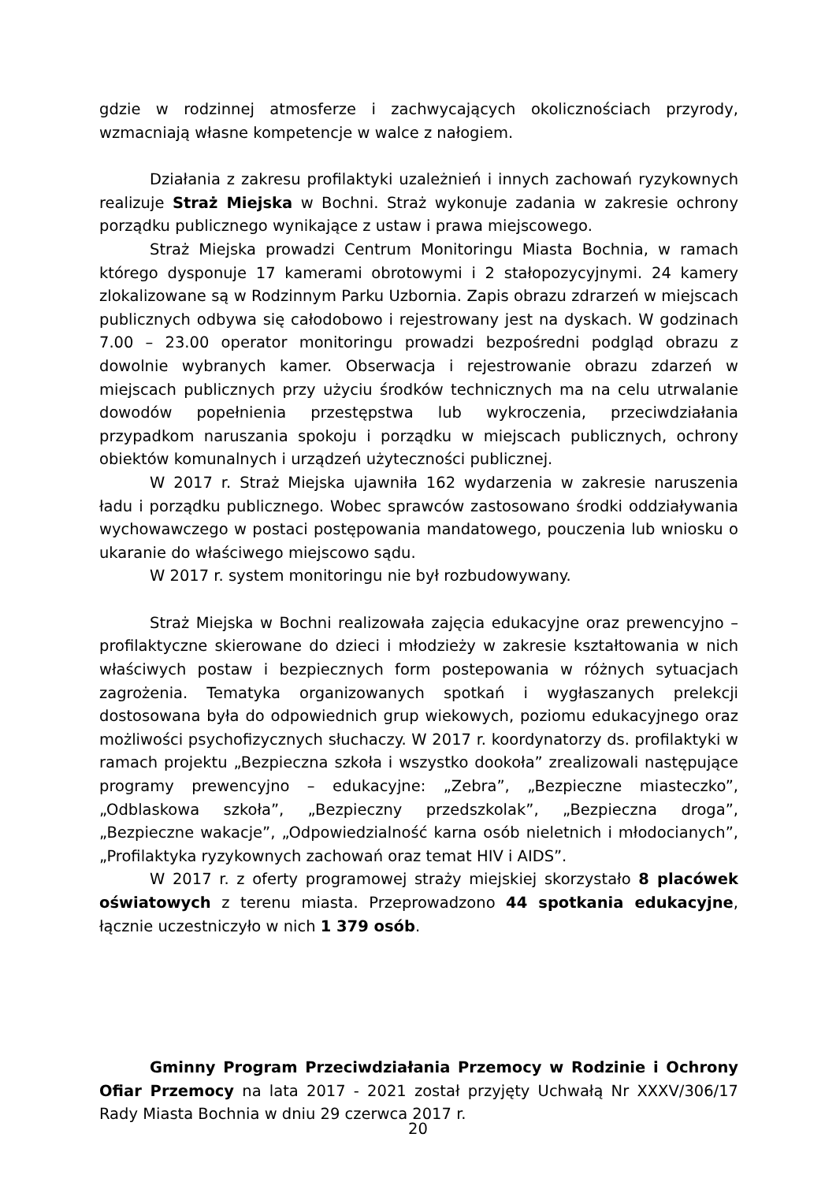gdzie w rodzinnej atmosferze i zachwycających okolicznościach przyrody, wzmacniają własne kompetencje w walce z nałogiem.
Działania z zakresu profilaktyki uzależnień i innych zachowań ryzykownych realizuje Straż Miejska w Bochni. Straż wykonuje zadania w zakresie ochrony porządku publicznego wynikające z ustaw i prawa miejscowego.
Straż Miejska prowadzi Centrum Monitoringu Miasta Bochnia, w ramach którego dysponuje 17 kamerami obrotowymi i 2 stałopozycyjnymi. 24 kamery zlokalizowane są w Rodzinnym Parku Uzbornia. Zapis obrazu zdrarzeń w miejscach publicznych odbywa się całodobowo i rejestrowany jest na dyskach. W godzinach 7.00 – 23.00 operator monitoringu prowadzi bezpośredni podgląd obrazu z dowolnie wybranych kamer. Obserwacja i rejestrowanie obrazu zdarzeń w miejscach publicznych przy użyciu środków technicznych ma na celu utrwalanie dowodów popełnienia przestępstwa lub wykroczenia, przeciwdziałania przypadkom naruszania spokoju i porządku w miejscach publicznych, ochrony obiektów komunalnych i urządzeń użyteczności publicznej.
W 2017 r. Straż Miejska ujawniła 162 wydarzenia w zakresie naruszenia ładu i porządku publicznego. Wobec sprawców zastosowano środki oddziaływania wychowawczego w postaci postępowania mandatowego, pouczenia lub wniosku o ukaranie do właściwego miejscowo sądu.
W 2017 r. system monitoringu nie był rozbudowywany.
Straż Miejska w Bochni realizowała zajęcia edukacyjne oraz prewencyjno – profilaktyczne skierowane do dzieci i młodzieży w zakresie kształtowania w nich właściwych postaw i bezpiecznych form postepowania w różnych sytuacjach zagrożenia. Tematyka organizowanych spotkań i wygłaszanych prelekcji dostosowana była do odpowiednich grup wiekowych, poziomu edukacyjnego oraz możliwości psychofizycznych słuchaczy. W 2017 r. koordynatorzy ds. profilaktyki w ramach projektu „Bezpieczna szkoła i wszystko dookoła” zrealizowali następujące programy prewencyjno – edukacyjne: „Zebra”, „Bezpieczne miasteczko”, „Odblaskowa szkoła”, „Bezpieczny przedszkolak”, „Bezpieczna droga”, „Bezpieczne wakacje”, „Odpowiedzialność karna osób nieletnich i młodocianych”, „Profilaktyka ryzykownych zachowań oraz temat HIV i AIDS”.
W 2017 r. z oferty programowej straży miejskiej skorzystało 8 placówek oświatowych z terenu miasta. Przeprowadzono 44 spotkania edukacyjne, łącznie uczestniczyło w nich 1 379 osób.
Gminny Program Przeciwdziałania Przemocy w Rodzinie i Ochrony Ofiar Przemocy na lata 2017 - 2021 został przyjęty Uchwałą Nr XXXV/306/17 Rady Miasta Bochnia w dniu 29 czerwca 2017 r.
20